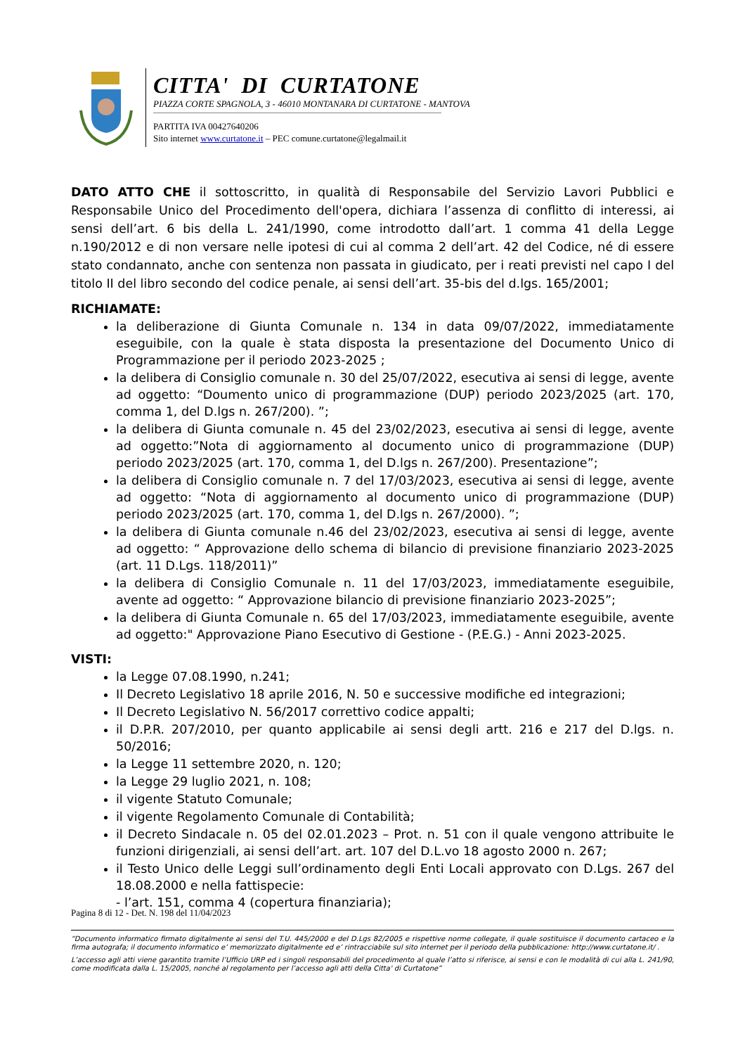CITTA' DI CURTATONE
PIAZZA CORTE SPAGNOLA, 3 - 46010 MONTANARA DI CURTATONE - MANTOVA
PARTITA IVA 00427640206
Sito internet www.curtatone.it – PEC comune.curtatone@legalmail.it
DATO ATTO CHE il sottoscritto, in qualità di Responsabile del Servizio Lavori Pubblici e Responsabile Unico del Procedimento dell'opera, dichiara l’assenza di conflitto di interessi, ai sensi dell’art. 6 bis della L. 241/1990, come introdotto dall’art. 1 comma 41 della Legge n.190/2012 e di non versare nelle ipotesi di cui al comma 2 dell’art. 42 del Codice, né di essere stato condannato, anche con sentenza non passata in giudicato, per i reati previsti nel capo I del titolo II del libro secondo del codice penale, ai sensi dell’art. 35-bis del d.lgs. 165/2001;
RICHIAMATE:
la deliberazione di Giunta Comunale n. 134 in data 09/07/2022, immediatamente eseguibile, con la quale è stata disposta la presentazione del Documento Unico di Programmazione per il periodo 2023-2025 ;
la delibera di Consiglio comunale n. 30 del 25/07/2022, esecutiva ai sensi di legge, avente ad oggetto: “Doumento unico di programmazione (DUP) periodo 2023/2025 (art. 170, comma 1, del D.lgs n. 267/200). ”;
la delibera di Giunta comunale n. 45 del 23/02/2023, esecutiva ai sensi di legge, avente ad oggetto:”Nota di aggiornamento al documento unico di programmazione (DUP) periodo 2023/2025 (art. 170, comma 1, del D.lgs n. 267/200). Presentazione”;
la delibera di Consiglio comunale n. 7 del 17/03/2023, esecutiva ai sensi di legge, avente ad oggetto: “Nota di aggiornamento al documento unico di programmazione (DUP) periodo 2023/2025 (art. 170, comma 1, del D.lgs n. 267/2000). ”;
la delibera di Giunta comunale n.46 del 23/02/2023, esecutiva ai sensi di legge, avente ad oggetto: “ Approvazione dello schema di bilancio di previsione finanziario 2023-2025 (art. 11 D.Lgs. 118/2011)”
la delibera di Consiglio Comunale n. 11 del 17/03/2023, immediatamente eseguibile, avente ad oggetto: “ Approvazione bilancio di previsione finanziario 2023-2025”;
la delibera di Giunta Comunale n. 65 del 17/03/2023, immediatamente eseguibile, avente ad oggetto:" Approvazione Piano Esecutivo di Gestione - (P.E.G.) - Anni 2023-2025.
VISTI:
la Legge 07.08.1990, n.241;
Il Decreto Legislativo 18 aprile 2016, N. 50 e successive modifiche ed integrazioni;
Il Decreto Legislativo N. 56/2017 correttivo codice appalti;
il D.P.R. 207/2010, per quanto applicabile ai sensi degli artt. 216 e 217 del D.lgs. n. 50/2016;
la Legge 11 settembre 2020, n. 120;
la Legge 29 luglio 2021, n. 108;
il vigente Statuto Comunale;
il vigente Regolamento Comunale di Contabilità;
il Decreto Sindacale n. 05 del 02.01.2023 – Prot. n. 51 con il quale vengono attribuite le funzioni dirigenziali, ai sensi dell’art. art. 107 del D.L.vo 18 agosto 2000 n. 267;
il Testo Unico delle Leggi sull’ordinamento degli Enti Locali approvato con D.Lgs. 267 del 18.08.2000 e nella fattispecie:
- l’art. 151, comma 4 (copertura finanziaria);
Pagina 8 di 12 - Det. N. 198 del 11/04/2023
“Documento informatico firmato digitalmente ai sensi del T.U. 445/2000 e del D.Lgs 82/2005 e rispettive norme collegate, il quale sostituisce il documento cartaceo e la firma autografa; il documento informatico e’ memorizzato digitalmente ed e’ rintracciabile sul sito internet per il periodo della pubblicazione: http://www.curtatone.it/ .
L’accesso agli atti viene garantito tramite l’Ufficio URP ed i singoli responsabili del procedimento al quale l’atto si riferisce, ai sensi e con le modalità di cui alla L. 241/90, come modificata dalla L. 15/2005, nonché al regolamento per l’accesso agli atti della Citta' di Curtatone”